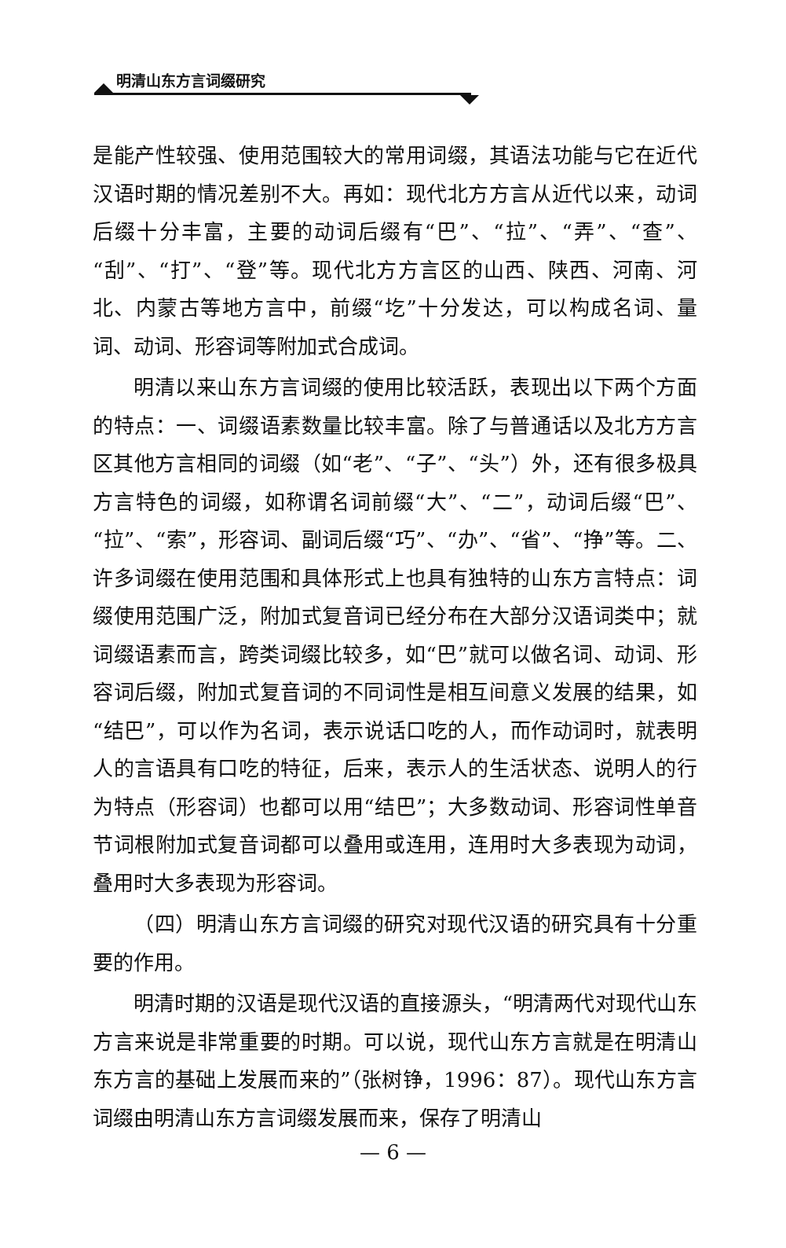明清山东方言词缀研究
是能产性较强、使用范围较大的常用词缀，其语法功能与它在近代汉语时期的情况差别不大。再如：现代北方方言从近代以来，动词后缀十分丰富，主要的动词后缀有“巴”、“拉”、“弄”、“查”、“刮”、“打”、“登”等。现代北方方言区的山西、陕西、河南、河北、内蒙古等地方言中，前缀“圪”十分发达，可以构成名词、量词、动词、形容词等附加式合成词。
明清以来山东方言词缀的使用比较活跃，表现出以下两个方面的特点：一、词缀语素数量比较丰富。除了与普通话以及北方方言区其他方言相同的词缀（如“老”、“子”、“头”）外，还有很多极具方言特色的词缀，如称谓名词前缀“大”、“二”，动词后缀“巴”、“拉”、“索”，形容词、副词后缀“巧”、“办”、“省”、“挣”等。二、许多词缀在使用范围和具体形式上也具有独特的山东方言特点：词缀使用范围广泛，附加式复音词已经分布在大部分汉语词类中；就词缀语素而言，跨类词缀比较多，如“巴”就可以做名词、动词、形容词后缀，附加式复音词的不同词性是相互间意义发展的结果，如“结巴”，可以作为名词，表示说话口吃的人，而作动词时，就表明人的言语具有口吃的特征，后来，表示人的生活状态、说明人的行为特点（形容词）也都可以用“结巴”；大多数动词、形容词性单音节词根附加式复音词都可以叠用或连用，连用时大多表现为动词，叠用时大多表现为形容词。
（四）明清山东方言词缀的研究对现代汉语的研究具有十分重要的作用。
明清时期的汉语是现代汉语的直接源头，“明清两代对现代山东方言来说是非常重要的时期。可以说，现代山东方言就是在明清山东方言的基础上发展而来的”（张树铮，1996：87）。现代山东方言词缀由明清山东方言词缀发展而来，保存了明清山
— 6 —